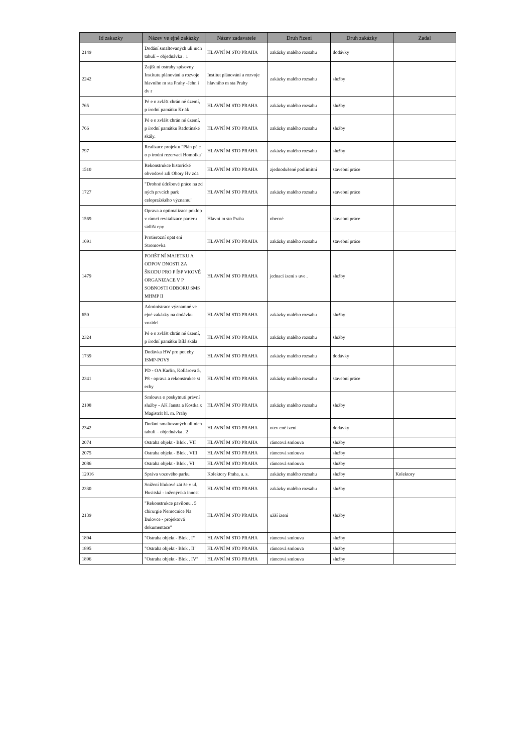| Id zakazky | Název ve ejné zakázky | Název zadavatele | Druh řízení | Druh zakázky | Zadal |
| --- | --- | --- | --- | --- | --- |
| 2149 | Dodání smaltovaných uli ních tabulí – objednávka . 1 | HLAVNÍ M STO PRAHA | zakázky malého rozsahu | dodávky | |
| 2242 | Zajišt ní ostrahy spisovny Institutu plánování a rozvoje hlavního m sta Prahy -Jehn í dv r | Institut plánování a rozvoje hlavního m sta Prahy | zakázky malého rozsahu | služby | |
| 765 | Pé e o zvlášt chrán né území, p írodní památku Kr ák | HLAVNÍ M STO PRAHA | zakázky malého rozsahu | služby | |
| 766 | Pé e o zvlášt chrán né území, p írodní památku Radotínské skály. | HLAVNÍ M STO PRAHA | zakázky malého rozsahu | služby | |
| 797 | Realizace projektu "Plán pé e o p írodní rezervaci Homolka" | HLAVNÍ M STO PRAHA | zakázky malého rozsahu | služby | |
| 1510 | Rekonstrukce historické obvodové zdi Obory Hv zda | HLAVNÍ M STO PRAHA | zjednodušené podlimitní | stavební práce | |
| 1727 | "Drobné údržbové práce na zd ných prvcích park celopražského významu" | HLAVNÍ M STO PRAHA | zakázky malého rozsahu | stavební práce | |
| 1569 | Oprava a optimalizace poklop v rámci revitalizace parteru sídlišt epy | Hlavní m sto Praha | obecné | stavební práce | |
| 1691 | Protierozní opat ení Stromovka | HLAVNÍ M STO PRAHA | zakázky malého rozsahu | stavební práce | |
| 1479 | POJIŠT NÍ MAJETKU A ODPOV DNOSTI ZA ŠKODU PRO P ÍSP VKOVÉ ORGANIZACE V P SOBNOSTI ODBORU SMS MHMP II | HLAVNÍ M STO PRAHA | jednací ízení s uve . | služby | |
| 650 | Administrace významné ve ejné zakázky na dodávku vozidel | HLAVNÍ M STO PRAHA | zakázky malého rozsahu | služby | |
| 2324 | Pé e o zvlášt chrán né území, p írodní památku Bílá skála | HLAVNÍ M STO PRAHA | zakázky malého rozsahu | služby | |
| 1739 | Dodávka HW pro pot eby ISMP-POVS | HLAVNÍ M STO PRAHA | zakázky malého rozsahu | dodávky | |
| 2341 | PD - OA Karlín, Kollárova 5, P8 - oprava a rekonstrukce st echy | HLAVNÍ M STO PRAHA | zakázky malého rozsahu | stavební práce | |
| 2108 | Smlouva o poskytnutí právní služby - AK Jansta a Kostka x Magistrát hl. m. Prahy | HLAVNÍ M STO PRAHA | zakázky malého rozsahu | služby | |
| 2342 | Dodání smaltovaných uli ních tabulí – objednávka . 2 | HLAVNÍ M STO PRAHA | otev ené ízení | dodávky | |
| 2074 | Ostraha objekt - Blok . VII | HLAVNÍ M STO PRAHA | rámcová smlouva | služby | |
| 2075 | Ostraha objekt - Blok . VIII | HLAVNÍ M STO PRAHA | rámcová smlouva | služby | |
| 2086 | Ostraha objekt - Blok . VI | HLAVNÍ M STO PRAHA | rámcová smlouva | služby | |
| 12016 | Správa vozového parku | Kolektory Praha, a. s. | zakázky malého rozsahu | služby | Kolektory |
| 2330 | Snížení hlukové zát že v ul. Husitská - inženýrská innost | HLAVNÍ M STO PRAHA | zakázky malého rozsahu | služby | |
| 2139 | "Rekonstrukce pavilonu . 5 chirurgie Nemocnice Na Bulovce - projektová dokumentace" | HLAVNÍ M STO PRAHA | užší ízení | služby | |
| 1894 | "Ostraha objekt - Blok . I" | HLAVNÍ M STO PRAHA | rámcová smlouva | služby | |
| 1895 | "Ostraha objekt - Blok . II" | HLAVNÍ M STO PRAHA | rámcová smlouva | služby | |
| 1896 | "Ostraha objekt - Blok . IV" | HLAVNÍ M STO PRAHA | rámcová smlouva | služby | |